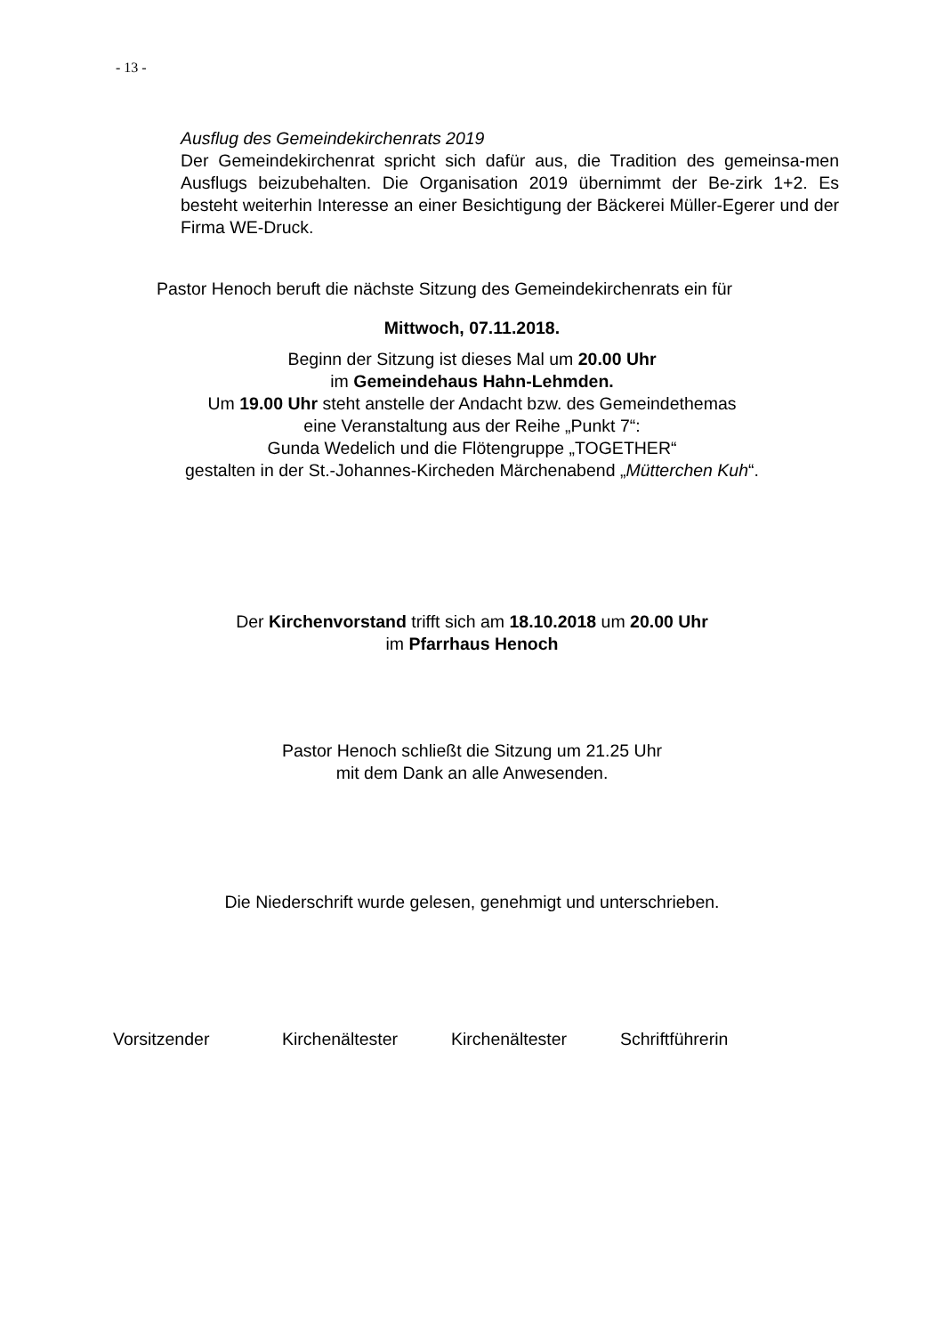- 13 -
Ausflug des Gemeindekirchenrats 2019
Der Gemeindekirchenrat spricht sich dafür aus, die Tradition des gemeinsa-men Ausflugs beizubehalten. Die Organisation 2019 übernimmt der Be-zirk 1+2. Es besteht weiterhin Interesse an einer Besichtigung der Bäckerei Müller-Egerer und der Firma WE-Druck.
Pastor Henoch beruft die nächste Sitzung des Gemeindekirchenrats ein für
Mittwoch, 07.11.2018.
Beginn der Sitzung ist dieses Mal um 20.00 Uhr
im Gemeindehaus Hahn-Lehmden.
Um 19.00 Uhr steht anstelle der Andacht bzw. des Gemeindethemas
eine Veranstaltung aus der Reihe „Punkt 7“:
Gunda Wedelich und die Flötengruppe „TOGETHER“
gestalten in der St.-Johannes-Kircheden Märchenabend „Mütterchen Kuh“.
Der Kirchenvorstand trifft sich am 18.10.2018 um 20.00 Uhr
im Pfarrhaus Henoch
Pastor Henoch schließt die Sitzung um 21.25 Uhr
mit dem Dank an alle Anwesenden.
Die Niederschrift wurde gelesen, genehmigt und unterschrieben.
Vorsitzender Kirchenältester Kirchenältester Schriftführerin